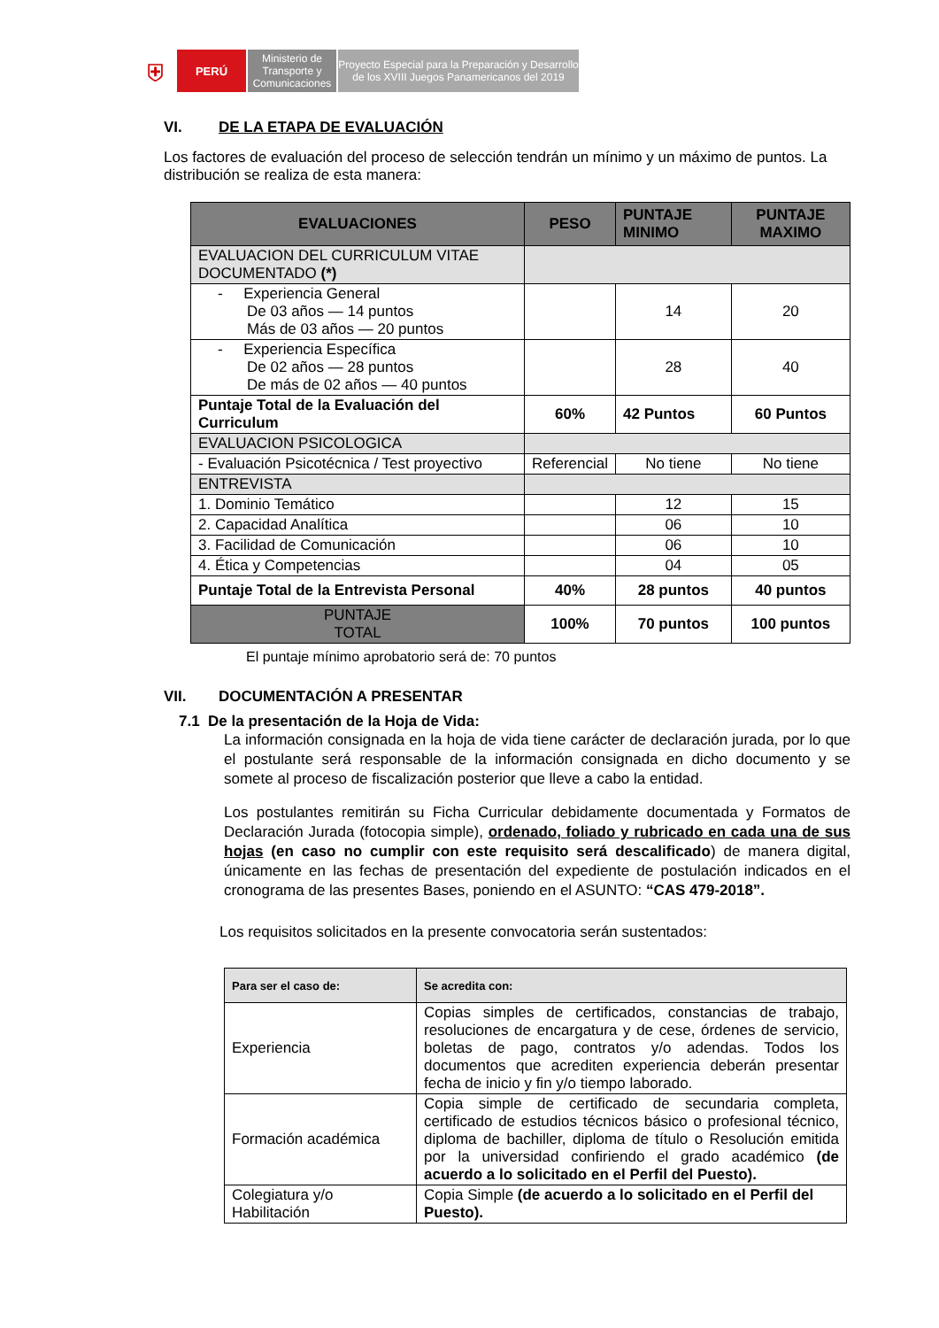⛨ PERÚ Ministerio de Transporte y Comunicaciones
Proyecto Especial para la Preparación y Desarrollo de los XVIII Juegos Panamericanos del 2019
VI. DE LA ETAPA DE EVALUACIÓN
Los factores de evaluación del proceso de selección tendrán un mínimo y un máximo de puntos. La distribución se realiza de esta manera:
| EVALUACIONES | PESO | PUNTAJE MINIMO | PUNTAJE MAXIMO |
| EVALUACION DEL CURRICULUM VITAE DOCUMENTADO (*) | | | |
| - Experiencia General De 03 años — 14 puntos Más de 03 años — 20 puntos | | 14 | 20 |
| - Experiencia Específica De 02 años — 28 puntos De más de 02 años — 40 puntos | | 28 | 40 |
| Puntaje Total de la Evaluación del Curriculum | 60% | 42 Puntos | 60 Puntos |
| EVALUACION PSICOLOGICA | | | |
| - Evaluación Psicotécnica / Test proyectivo | Referencial | No tiene | No tiene |
| ENTREVISTA | | | |
| 1. Dominio Temático | | 12 | 15 |
| 2. Capacidad Analítica | | 06 | 10 |
| 3. Facilidad de Comunicación | | 06 | 10 |
| 4. Ética y Competencias | | 04 | 05 |
| Puntaje Total de la Entrevista Personal | 40% | 28 puntos | 40 puntos |
| PUNTAJE TOTAL | 100% | 70 puntos | 100 puntos |
El puntaje mínimo aprobatorio será de: 70 puntos
VII. DOCUMENTACIÓN A PRESENTAR
7.1 De la presentación de la Hoja de Vida:
La información consignada en la hoja de vida tiene carácter de declaración jurada, por lo que el postulante será responsable de la información consignada en dicho documento y se somete al proceso de fiscalización posterior que lleve a cabo la entidad.
Los postulantes remitirán su Ficha Curricular debidamente documentada y Formatos de Declaración Jurada (fotocopia simple), ordenado, foliado y rubricado en cada una de sus hojas (en caso no cumplir con este requisito será descalificado) de manera digital, únicamente en las fechas de presentación del expediente de postulación indicados en el cronograma de las presentes Bases, poniendo en el ASUNTO: “CAS 479-2018”.
Los requisitos solicitados en la presente convocatoria serán sustentados:
| Para ser el caso de: | Se acredita con: |
| Experiencia | Copias simples de certificados, constancias de trabajo, resoluciones de encargatura y de cese, órdenes de servicio, boletas de pago, contratos y/o adendas. Todos los documentos que acrediten experiencia deberán presentar fecha de inicio y fin y/o tiempo laborado. |
| Formación académica | Copia simple de certificado de secundaria completa, certificado de estudios técnicos básico o profesional técnico, diploma de bachiller, diploma de título o Resolución emitida por la universidad confiriendo el grado académico (de acuerdo a lo solicitado en el Perfil del Puesto). |
| Colegiatura y/o Habilitación | Copia Simple (de acuerdo a lo solicitado en el Perfil del Puesto). |